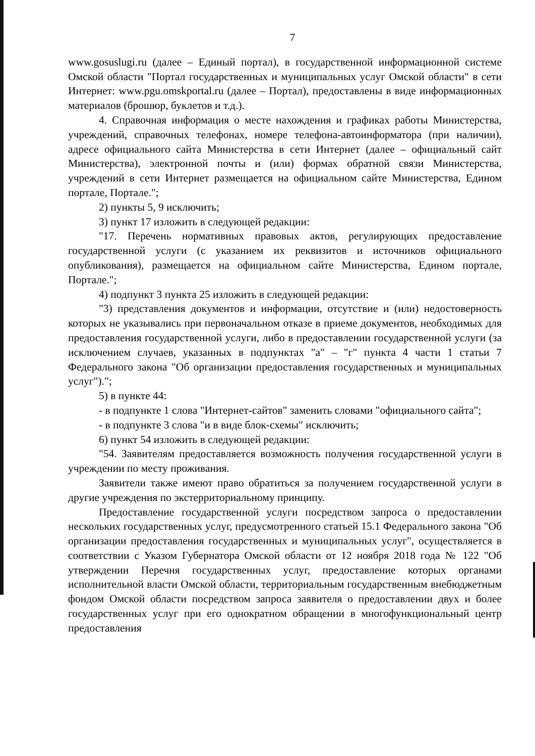7
www.gosuslugi.ru (далее – Единый портал), в государственной информационной системе Омской области "Портал государственных и муниципальных услуг Омской области" в сети Интернет: www.pgu.omskportal.ru (далее – Портал), предоставлены в виде информационных материалов (брошюр, буклетов и т.д.).
4. Справочная информация о месте нахождения и графиках работы Министерства, учреждений, справочных телефонах, номере телефона-автоинформатора (при наличии), адресе официального сайта Министерства в сети Интернет (далее – официальный сайт Министерства), электронной почты и (или) формах обратной связи Министерства, учреждений в сети Интернет размещается на официальном сайте Министерства, Едином портале, Портале.";
2) пункты 5, 9 исключить;
3) пункт 17 изложить в следующей редакции:
"17. Перечень нормативных правовых актов, регулирующих предоставление государственной услуги (с указанием их реквизитов и источников официального опубликования), размещается на официальном сайте Министерства, Едином портале, Портале.";
4) подпункт 3 пункта 25 изложить в следующей редакции:
"3) представления документов и информации, отсутствие и (или) недостоверность которых не указывались при первоначальном отказе в приеме документов, необходимых для предоставления государственной услуги, либо в предоставлении государственной услуги (за исключением случаев, указанных в подпунктах "а" – "г" пункта 4 части 1 статьи 7 Федерального закона "Об организации предоставления государственных и муниципальных услуг").";
5) в пункте 44:
- в подпункте 1 слова "Интернет-сайтов" заменить словами "официального сайта";
- в подпункте 3 слова "и в виде блок-схемы" исключить;
6) пункт 54 изложить в следующей редакции:
"54. Заявителям предоставляется возможность получения государственной услуги в учреждении по месту проживания.
Заявители также имеют право обратиться за получением государственной услуги в другие учреждения по экстерриториальному принципу.
Предоставление государственной услуги посредством запроса о предоставлении нескольких государственных услуг, предусмотренного статьей 15.1 Федерального закона "Об организации предоставления государственных и муниципальных услуг", осуществляется в соответствии с Указом Губернатора Омской области от 12 ноября 2018 года № 122 "Об утверждении Перечня государственных услуг, предоставление которых органами исполнительной власти Омской области, территориальным государственным внебюджетным фондом Омской области посредством запроса заявителя о предоставлении двух и более государственных услуг при его однократном обращении в многофункциональный центр предоставления